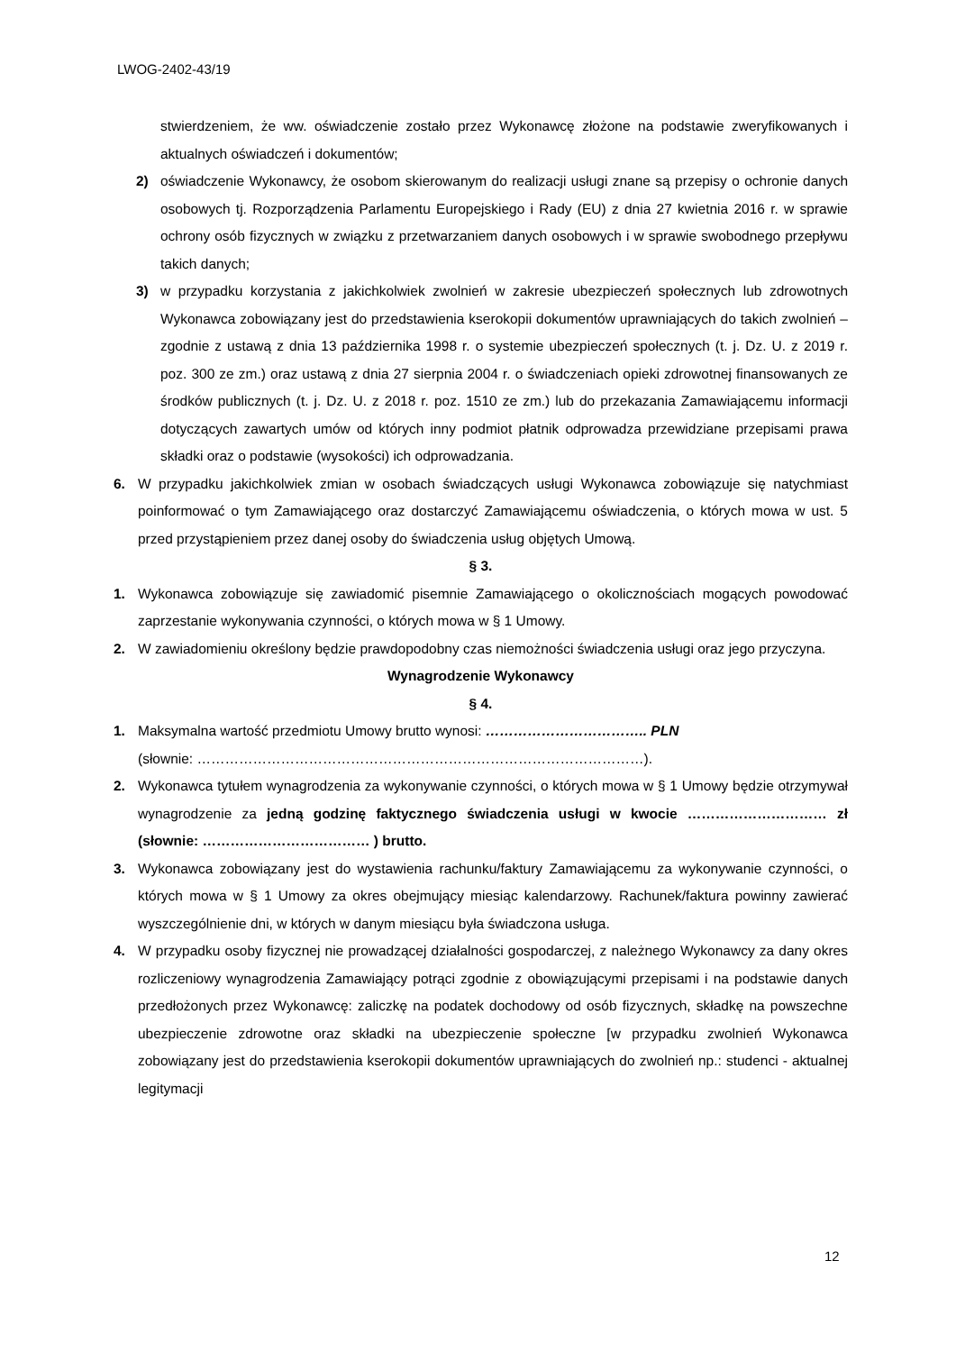LWOG-2402-43/19
stwierdzeniem, że ww. oświadczenie zostało przez Wykonawcę złożone na podstawie zweryfikowanych i aktualnych oświadczeń i dokumentów;
2) oświadczenie Wykonawcy, że osobom skierowanym do realizacji usługi znane są przepisy o ochronie danych osobowych tj. Rozporządzenia Parlamentu Europejskiego i Rady (EU) z dnia 27 kwietnia 2016 r. w sprawie ochrony osób fizycznych w związku z przetwarzaniem danych osobowych i w sprawie swobodnego przepływu takich danych;
3) w przypadku korzystania z jakichkolwiek zwolnień w zakresie ubezpieczeń społecznych lub zdrowotnych Wykonawca zobowiązany jest do przedstawienia kserokopii dokumentów uprawniających do takich zwolnień – zgodnie z ustawą z dnia 13 października 1998 r. o systemie ubezpieczeń społecznych (t. j. Dz. U. z 2019 r. poz. 300 ze zm.) oraz ustawą z dnia 27 sierpnia 2004 r. o świadczeniach opieki zdrowotnej finansowanych ze środków publicznych (t. j. Dz. U. z 2018 r. poz. 1510 ze zm.) lub do przekazania Zamawiającemu informacji dotyczących zawartych umów od których inny podmiot płatnik odprowadza przewidziane przepisami prawa składki oraz o podstawie (wysokości) ich odprowadzania.
6. W przypadku jakichkolwiek zmian w osobach świadczących usługi Wykonawca zobowiązuje się natychmiast poinformować o tym Zamawiającego oraz dostarczyć Zamawiającemu oświadczenia, o których mowa w ust. 5 przed przystąpieniem przez danej osoby do świadczenia usług objętych Umową.
§ 3.
1. Wykonawca zobowiązuje się zawiadomić pisemnie Zamawiającego o okolicznościach mogących powodować zaprzestanie wykonywania czynności, o których mowa w § 1 Umowy.
2. W zawiadomieniu określony będzie prawdopodobny czas niemożności świadczenia usługi oraz jego przyczyna.
Wynagrodzenie Wykonawcy
§ 4.
1. Maksymalna wartość przedmiotu Umowy brutto wynosi: …………………………….. PLN
(słownie: ……………………………………………………………………………………).
2. Wykonawca tytułem wynagrodzenia za wykonywanie czynności, o których mowa w § 1 Umowy będzie otrzymywał wynagrodzenie za jedną godzinę faktycznego świadczenia usługi w kwocie ………………………… zł (słownie: ……………………………… ) brutto.
3. Wykonawca zobowiązany jest do wystawienia rachunku/faktury Zamawiającemu za wykonywanie czynności, o których mowa w § 1 Umowy za okres obejmujący miesiąc kalendarzowy. Rachunek/faktura powinny zawierać wyszczególnienie dni, w których w danym miesiącu była świadczona usługa.
4. W przypadku osoby fizycznej nie prowadzącej działalności gospodarczej, z należnego Wykonawcy za dany okres rozliczeniowy wynagrodzenia Zamawiający potrąci zgodnie z obowiązującymi przepisami i na podstawie danych przedłożonych przez Wykonawcę: zaliczkę na podatek dochodowy od osób fizycznych, składkę na powszechne ubezpieczenie zdrowotne oraz składki na ubezpieczenie społeczne [w przypadku zwolnień Wykonawca zobowiązany jest do przedstawienia kserokopii dokumentów uprawniających do zwolnień np.: studenci - aktualnej legitymacji
12